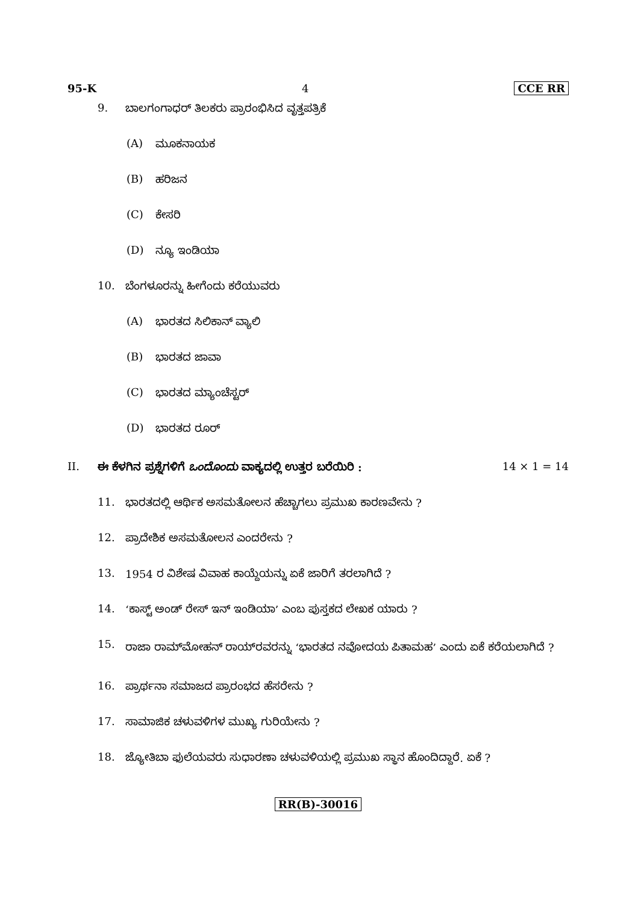95-K 4 CCE RR
9. ಬಾಲಗಂಗಾಧರ್ ತಿಲಕರು ಪ್ರಾರಂಭಿಸಿದ ವೃತ್ತಪತ್ರಿಕೆ
(A) ಮೂಕನಾಯಕ
(B) ಹರಿಜನ
(C) ಕೇಸರಿ
(D) ನ್ಯೂ ಇಂಡಿಯಾ
10. ಬೆಂಗಳೂರನ್ನು ಹೀಗೆಂದು ಕರೆಯುವರು
(A) ಭಾರತದ ಸಿಲಿಕಾನ್ ವ್ಯಾಲಿ
(B) ಭಾರತದ ಜಾವಾ
(C) ಭಾರತದ ಮ್ಯಾಂಚೆಸ್ಟರ್
(D) ಭಾರತದ ರೂರ್
II. ಈ ಕೆಳಗಿನ ಪ್ರಶ್ನೆಗಳಿಗೆ ಒಂದೊಂದು ವಾಕ್ಯದಲ್ಲಿ ಉತ್ತರ ಬರೆಯಿರಿ : 14 × 1 = 14
11. ಭಾರತದಲ್ಲಿ ಆರ್ಥಿಕ ಅಸಮತೋಲನ ಹೆಚ್ಚಾಗಲು ಪ್ರಮುಖ ಕಾರಣವೇನು ?
12. ಪ್ರಾದೇಶಿಕ ಅಸಮತೋಲನ ಎಂದರೇನು ?
13. 1954 ರ ವಿಶೇಷ ವಿವಾಹ ಕಾಯ್ದೆಯನ್ನು ಏಕೆ ಜಾರಿಗೆ ತರಲಾಗಿದೆ ?
14. ‘ಕಾಸ್ಟ್ ಅಂಡ್ ರೇಸ್ ಇನ್ ಇಂಡಿಯಾ’ ಎಂಬ ಪುಸ್ತಕದ ಲೇಖಕ ಯಾರು ?
15. ರಾಜಾ ರಾಮ್‌ಮೋಹನ್ ರಾಯ್‌ರವರನ್ನು ‘ಭಾರತದ ನವೋದಯ ಪಿತಾಮಹ’ ಎಂದು ಏಕೆ ಕರೆಯಲಾಗಿದೆ ?
16. ಪ್ರಾರ್ಥನಾ ಸಮಾಜದ ಪ್ರಾರಂಭದ ಹೆಸರೇನು ?
17. ಸಾಮಾಜಿಕ ಚಳುವಳಿಗಳ ಮುಖ್ಯ ಗುರಿಯೇನು ?
18. ಜ್ಯೋತಿಬಾ ಫುಲೆಯವರು ಸುಧಾರಣಾ ಚಳುವಳಿಯಲ್ಲಿ ಪ್ರಮುಖ ಸ್ಥಾನ ಹೊಂದಿದ್ದಾರೆ. ಏಕೆ ?
RR(B)-30016